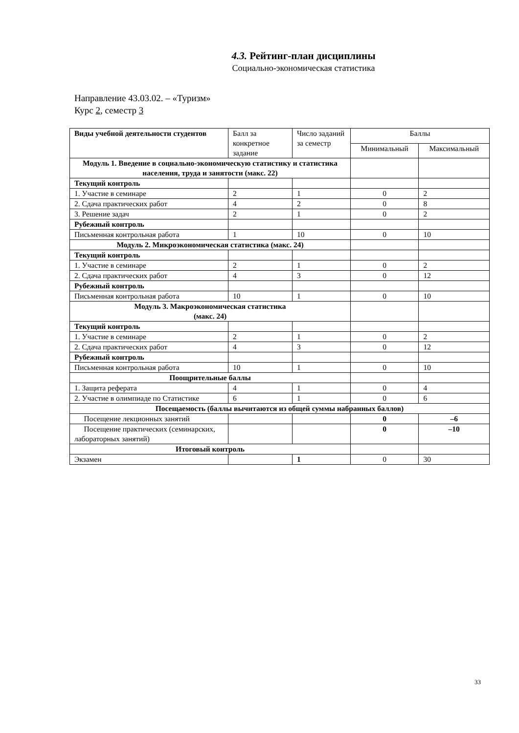4.3. Рейтинг-план дисциплины
Социально-экономическая статистика
Направление 43.03.02. – «Туризм»
Курс 2, семестр 3
| Виды учебной деятельности студентов | Балл за конкретное задание | Число заданий за семестр | Баллы | |
| --- | --- | --- | --- | --- |
| | | | Минимальный | Максимальный |
| Модуль 1. Введение в социально-экономическую статистику и статистика населения, труда и занятости (макс. 22) | | | | |
| Текущий контроль | | | | |
| 1. Участие в семинаре | 2 | 1 | 0 | 2 |
| 2. Сдача практических работ | 4 | 2 | 0 | 8 |
| 3. Решение задач | 2 | 1 | 0 | 2 |
| Рубежный контроль | | | | |
| Письменная контрольная работа | 1 | 10 | 0 | 10 |
| Модуль 2. Микроэкономическая статистика (макс. 24) | | | | |
| Текущий контроль | | | | |
| 1. Участие в семинаре | 2 | 1 | 0 | 2 |
| 2. Сдача практических работ | 4 | 3 | 0 | 12 |
| Рубежный контроль | | | | |
| Письменная контрольная работа | 10 | 1 | 0 | 10 |
| Модуль 3. Макроэкономическая статистика (макс. 24) | | | | |
| Текущий контроль | | | | |
| 1. Участие в семинаре | 2 | 1 | 0 | 2 |
| 2. Сдача практических работ | 4 | 3 | 0 | 12 |
| Рубежный контроль | | | | |
| Письменная контрольная работа | 10 | 1 | 0 | 10 |
| Поощрительные баллы | | | | |
| 1. Защита реферата | 4 | 1 | 0 | 4 |
| 2. Участие в олимпиаде по Статистике | 6 | 1 | 0 | 6 |
| Посещаемость (баллы вычитаются из общей суммы набранных баллов) | | | | |
| Посещение лекционных занятий | | | 0 | –6 |
| Посещение практических (семинарских, лабораторных занятий) | | | 0 | –10 |
| Итоговый контроль | | | | |
| Экзамен | | 1 | 0 | 30 |
33